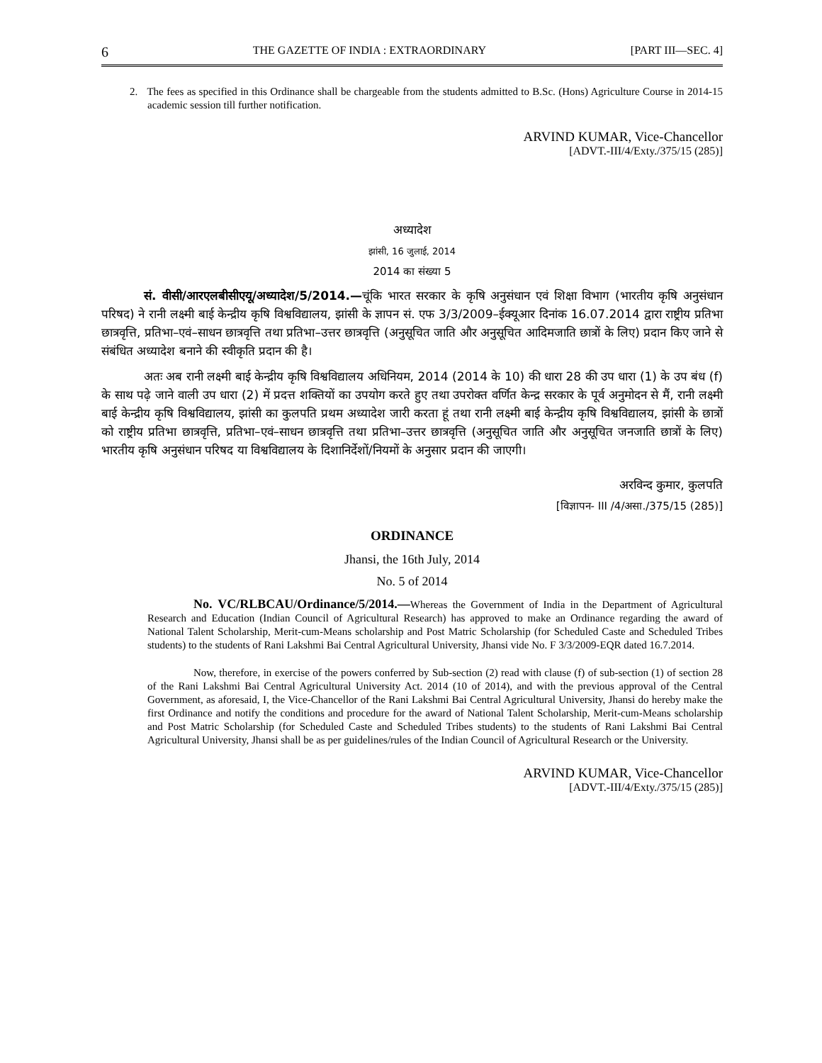6 THE GAZETTE OF INDIA : EXTRAORDINARY [PART III—SEC. 4]
2. The fees as specified in this Ordinance shall be chargeable from the students admitted to B.Sc. (Hons) Agriculture Course in 2014-15 academic session till further notification.
ARVIND KUMAR, Vice-Chancellor
[ADVT.-III/4/Exty./375/15 (285)]
अध्यादेश
झांसी, 16 जुलाई, 2014
2014 का संख्या 5
सं. वीसी/आरएलबीसीएयू/अध्यादेश/5/2014.—चूंकि भारत सरकार के कृषि अनुसंधान एवं शिक्षा विभाग (भारतीय कृषि अनुसंधान परिषद) ने रानी लक्ष्मी बाई केन्द्रीय कृषि विश्वविद्यालय, झांसी के ज्ञापन सं. एफ 3/3/2009–ईक्यूआर दिनांक 16.07.2014 द्वारा राष्ट्रीय प्रतिभा छात्रवृत्ति, प्रतिभा–एवं–साधन छात्रवृत्ति तथा प्रतिभा–उत्तर छात्रवृत्ति (अनुसूचित जाति और अनुसूचित आदिमजाति छात्रों के लिए) प्रदान किए जाने से संबंधित अध्यादेश बनाने की स्वीकृति प्रदान की है।
अतः अब रानी लक्ष्मी बाई केन्द्रीय कृषि विश्वविद्यालय अधिनियम, 2014 (2014 के 10) की धारा 28 की उप धारा (1) के उप बंध (f) के साथ पढ़े जाने वाली उप धारा (2) में प्रदत्त शक्तियों का उपयोग करते हुए तथा उपरोक्त वर्णित केन्द्र सरकार के पूर्व अनुमोदन से मैं, रानी लक्ष्मी बाई केन्द्रीय कृषि विश्वविद्यालय, झांसी का कुलपति प्रथम अध्यादेश जारी करता हूं तथा रानी लक्ष्मी बाई केन्द्रीय कृषि विश्वविद्यालय, झांसी के छात्रों को राष्ट्रीय प्रतिभा छात्रवृत्ति, प्रतिभा–एवं–साधन छात्रवृत्ति तथा प्रतिभा–उत्तर छात्रवृत्ति (अनुसूचित जाति और अनुसूचित जनजाति छात्रों के लिए) भारतीय कृषि अनुसंधान परिषद या विश्वविद्यालय के दिशानिर्देशों/नियमों के अनुसार प्रदान की जाएगी।
अरविन्द कुमार, कुलपति
[विज्ञापन- III /4/असा./375/15 (285)]
ORDINANCE
Jhansi, the 16th July, 2014
No. 5 of 2014
No. VC/RLBCAU/Ordinance/5/2014.—Whereas the Government of India in the Department of Agricultural Research and Education (Indian Council of Agricultural Research) has approved to make an Ordinance regarding the award of National Talent Scholarship, Merit-cum-Means scholarship and Post Matric Scholarship (for Scheduled Caste and Scheduled Tribes students) to the students of Rani Lakshmi Bai Central Agricultural University, Jhansi vide No. F 3/3/2009-EQR dated 16.7.2014.
Now, therefore, in exercise of the powers conferred by Sub-section (2) read with clause (f) of sub-section (1) of section 28 of the Rani Lakshmi Bai Central Agricultural University Act. 2014 (10 of 2014), and with the previous approval of the Central Government, as aforesaid, I, the Vice-Chancellor of the Rani Lakshmi Bai Central Agricultural University, Jhansi do hereby make the first Ordinance and notify the conditions and procedure for the award of National Talent Scholarship, Merit-cum-Means scholarship and Post Matric Scholarship (for Scheduled Caste and Scheduled Tribes students) to the students of Rani Lakshmi Bai Central Agricultural University, Jhansi shall be as per guidelines/rules of the Indian Council of Agricultural Research or the University.
ARVIND KUMAR, Vice-Chancellor
[ADVT.-III/4/Exty./375/15 (285)]